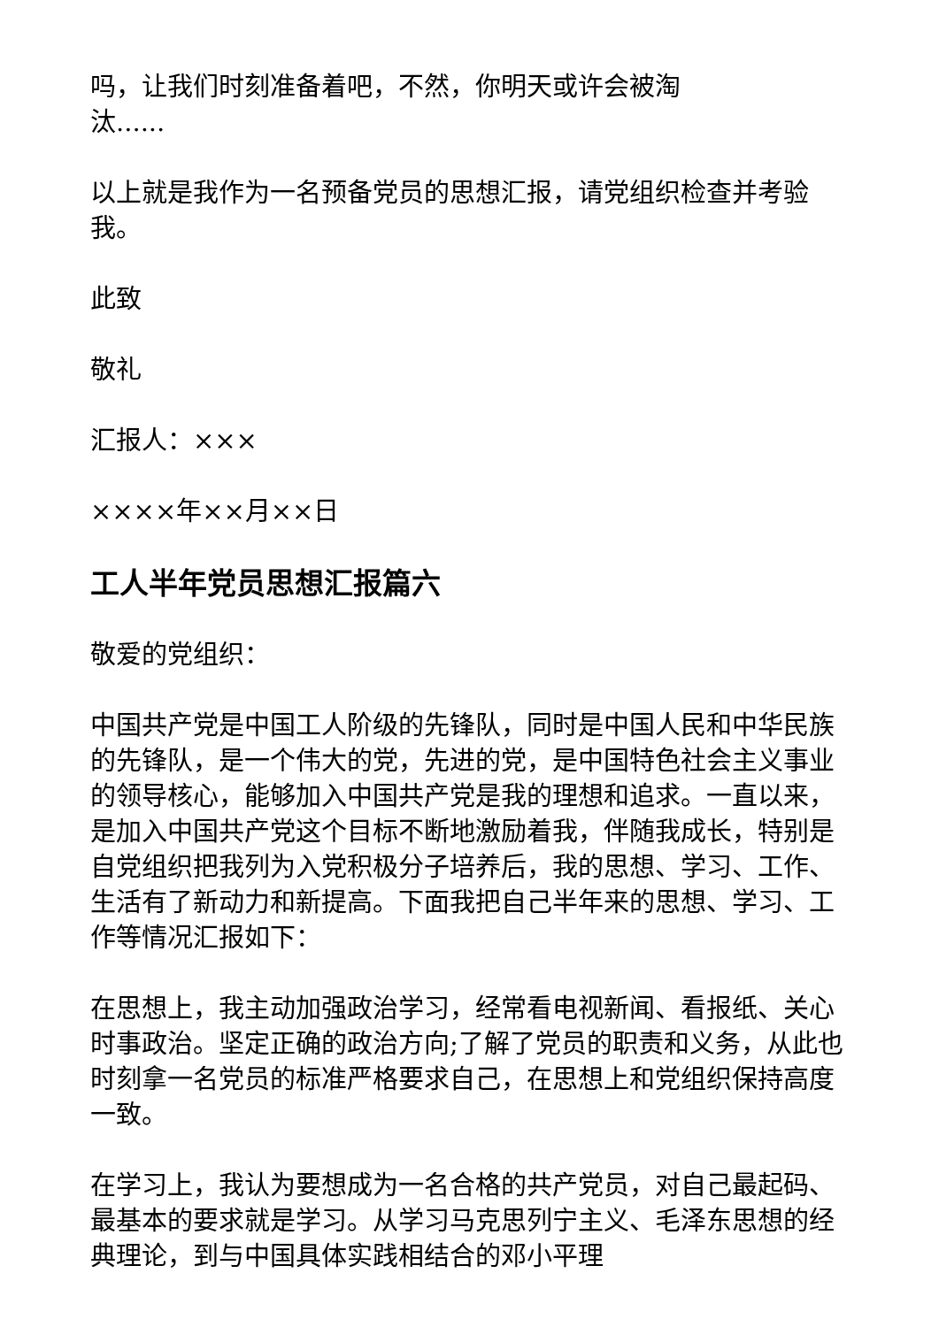吗，让我们时刻准备着吧，不然，你明天或许会被淘
汰......
以上就是我作为一名预备党员的思想汇报，请党组织检查并考验我。
此致
敬礼
汇报人：×××
××××年××月××日
工人半年党员思想汇报篇六
敬爱的党组织：
中国共产党是中国工人阶级的先锋队，同时是中国人民和中华民族的先锋队，是一个伟大的党，先进的党，是中国特色社会主义事业的领导核心，能够加入中国共产党是我的理想和追求。一直以来，是加入中国共产党这个目标不断地激励着我，伴随我成长，特别是自党组织把我列为入党积极分子培养后，我的思想、学习、工作、生活有了新动力和新提高。下面我把自己半年来的思想、学习、工作等情况汇报如下：
在思想上，我主动加强政治学习，经常看电视新闻、看报纸、关心时事政治。坚定正确的政治方向;了解了党员的职责和义务，从此也时刻拿一名党员的标准严格要求自己，在思想上和党组织保持高度一致。
在学习上，我认为要想成为一名合格的共产党员，对自己最起码、最基本的要求就是学习。从学习马克思列宁主义、毛泽东思想的经典理论，到与中国具体实践相结合的邓小平理